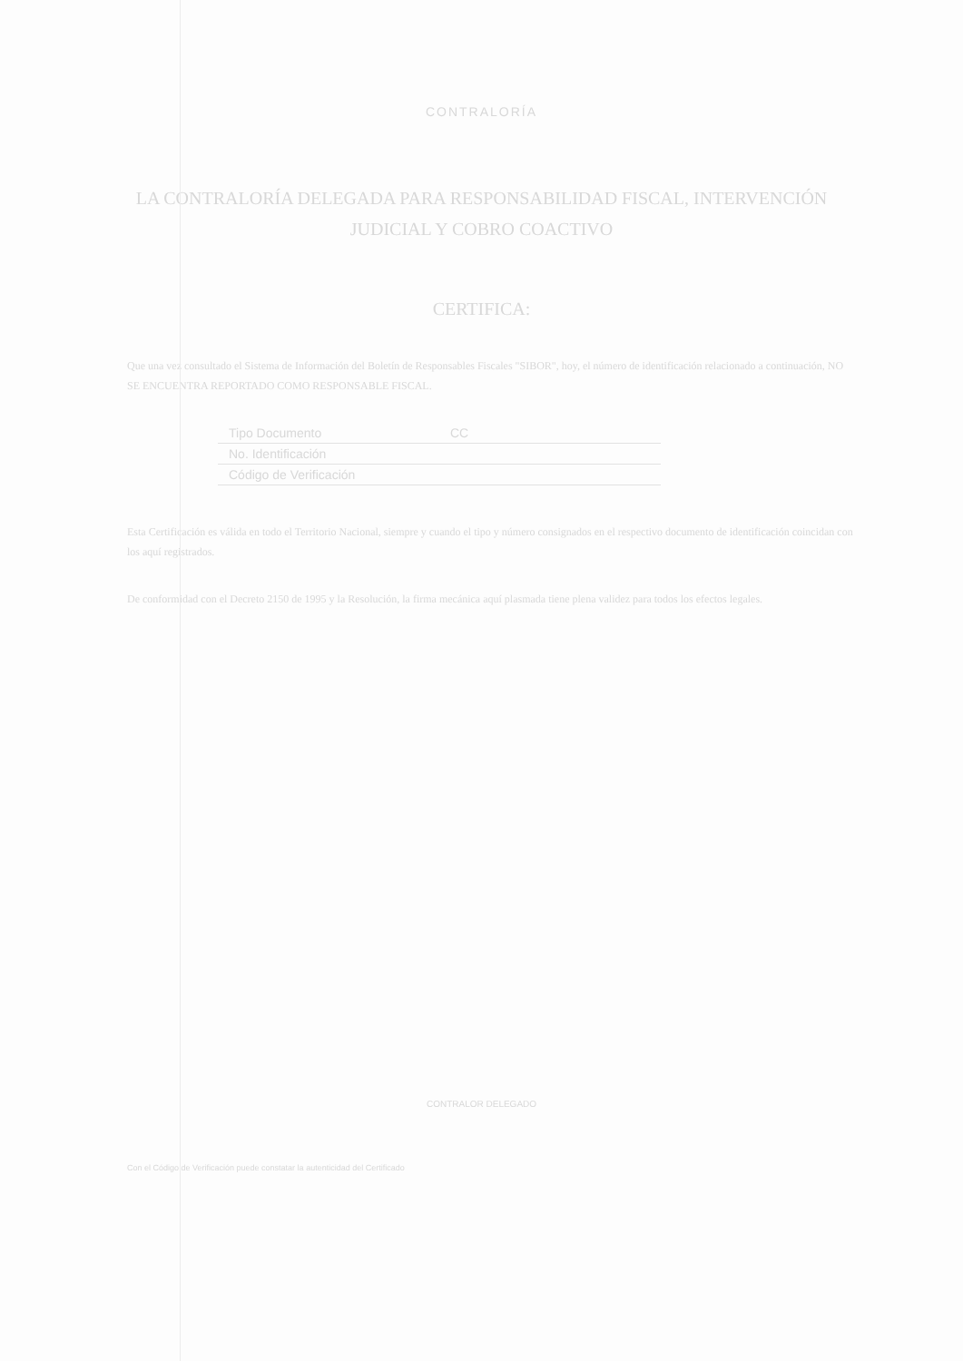CONTRALORÍA
LA CONTRALORÍA DELEGADA PARA RESPONSABILIDAD FISCAL, INTERVENCIÓN JUDICIAL Y COBRO COACTIVO
CERTIFICA:
Que una vez consultado el Sistema de Información del Boletín de Responsables Fiscales "SIBOR", hoy, el número de identificación relacionado a continuación, NO SE ENCUENTRA REPORTADO COMO RESPONSABLE FISCAL.
| Tipo Documento | CC |
| No. Identificación | |
| Código de Verificación | |
Esta Certificación es válida en todo el Territorio Nacional, siempre y cuando el tipo y número consignados en el respectivo documento de identificación coincidan con los aquí registrados.
De conformidad con el Decreto 2150 de 1995 y la Resolución, la firma mecánica aquí plasmada tiene plena validez para todos los efectos legales.
CONTRALOR DELEGADO
Con el Código de Verificación puede constatar la autenticidad del Certificado